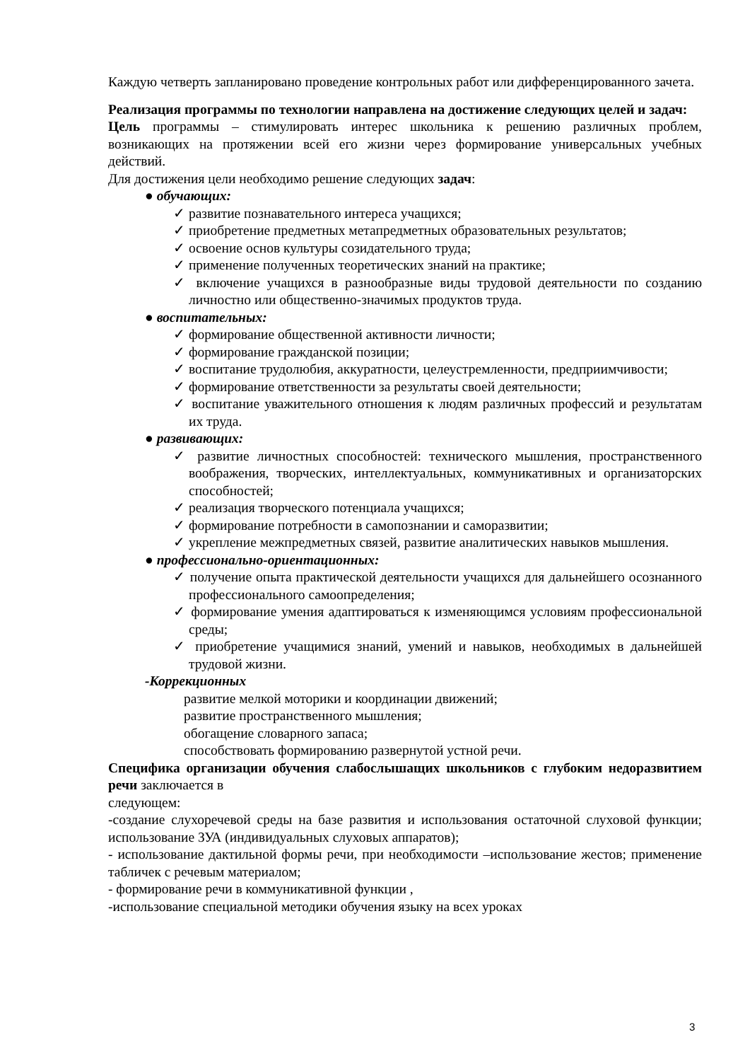Каждую четверть запланировано проведение контрольных работ или дифференцированного зачета.
Реализация программы по технологии направлена на достижение следующих целей и задач:
Цель программы – стимулировать интерес школьника к решению различных проблем, возникающих на протяжении всей его жизни через формирование универсальных учебных действий.
Для достижения цели необходимо решение следующих задач:
● обучающих:
✓ развитие познавательного интереса учащихся;
✓ приобретение предметных метапредметных образовательных результатов;
✓ освоение основ культуры созидательного труда;
✓ применение полученных теоретических знаний на практике;
✓ включение учащихся в разнообразные виды трудовой деятельности по созданию личностно или общественно-значимых продуктов труда.
● воспитательных:
✓ формирование общественной активности личности;
✓ формирование гражданской позиции;
✓ воспитание трудолюбия, аккуратности, целеустремленности, предприимчивости;
✓ формирование ответственности за результаты своей деятельности;
✓ воспитание уважительного отношения к людям различных профессий и результатам их труда.
● развивающих:
✓ развитие личностных способностей: технического мышления, пространственного воображения, творческих, интеллектуальных, коммуникативных и организаторских способностей;
✓ реализация творческого потенциала учащихся;
✓ формирование потребности в самопознании и саморазвитии;
✓ укрепление межпредметных связей, развитие аналитических навыков мышления.
● профессионально-ориентационных:
✓ получение опыта практической деятельности учащихся для дальнейшего осознанного профессионального самоопределения;
✓ формирование умения адаптироваться к изменяющимся условиям профессиональной среды;
✓ приобретение учащимися знаний, умений и навыков, необходимых в дальнейшей трудовой жизни.
-Коррекционных
развитие мелкой моторики и координации движений;
развитие пространственного мышления;
обогащение словарного запаса;
способствовать формированию развернутой устной речи.
Специфика организации обучения слабослышащих школьников с глубоким недоразвитием речи заключается в
следующем:
-создание слухоречевой среды на базе развития и использования остаточной слуховой функции; использование ЗУА (индивидуальных слуховых аппаратов);
- использование дактильной формы речи, при необходимости –использование жестов; применение табличек с речевым материалом;
- формирование речи в коммуникативной функции ,
-использование специальной методики обучения языку на всех уроках
3